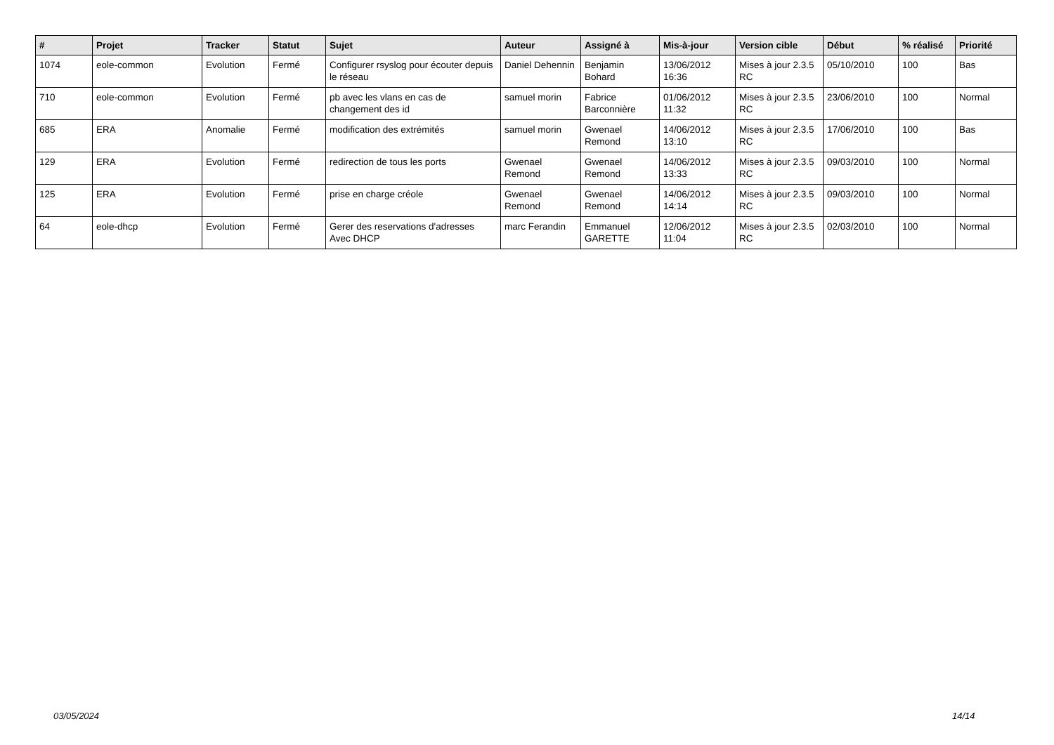| # | Projet | Tracker | Statut | Sujet | Auteur | Assigné à | Mis-à-jour | Version cible | Début | % réalisé | Priorité |
| --- | --- | --- | --- | --- | --- | --- | --- | --- | --- | --- | --- |
| 1074 | eole-common | Evolution | Fermé | Configurer rsyslog pour écouter depuis le réseau | Daniel Dehennin | Benjamin Bohard | 13/06/2012 16:36 | Mises à jour 2.3.5 RC | 05/10/2010 | 100 | Bas |
| 710 | eole-common | Evolution | Fermé | pb avec les vlans en cas de changement des id | samuel morin | Fabrice Barconnière | 01/06/2012 11:32 | Mises à jour 2.3.5 RC | 23/06/2010 | 100 | Normal |
| 685 | ERA | Anomalie | Fermé | modification des extrémités | samuel morin | Gwenael Remond | 14/06/2012 13:10 | Mises à jour 2.3.5 RC | 17/06/2010 | 100 | Bas |
| 129 | ERA | Evolution | Fermé | redirection de tous les ports | Gwenael Remond | Gwenael Remond | 14/06/2012 13:33 | Mises à jour 2.3.5 RC | 09/03/2010 | 100 | Normal |
| 125 | ERA | Evolution | Fermé | prise en charge créole | Gwenael Remond | Gwenael Remond | 14/06/2012 14:14 | Mises à jour 2.3.5 RC | 09/03/2010 | 100 | Normal |
| 64 | eole-dhcp | Evolution | Fermé | Gerer des reservations d'adresses Avec DHCP | marc Ferandin | Emmanuel GARETTE | 12/06/2012 11:04 | Mises à jour 2.3.5 RC | 02/03/2010 | 100 | Normal |
03/05/2024 14/14